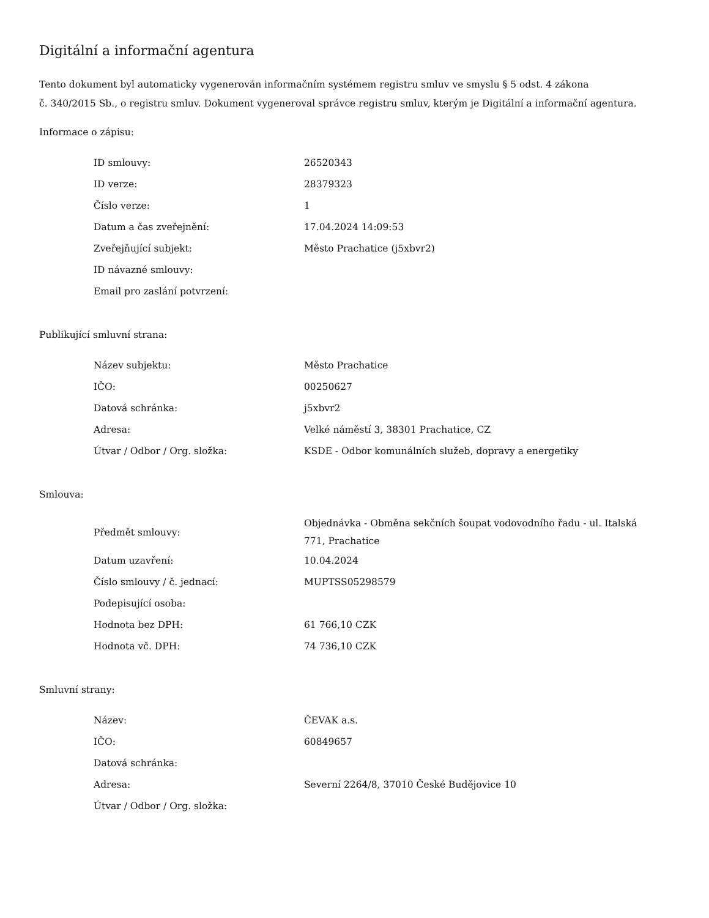Digitální a informační agentura
Tento dokument byl automaticky vygenerován informačním systémem registru smluv ve smyslu § 5 odst. 4 zákona
č. 340/2015 Sb., o registru smluv. Dokument vygeneroval správce registru smluv, kterým je Digitální a informační agentura.
Informace o zápisu:
| ID smlouvy: | 26520343 |
| ID verze: | 28379323 |
| Číslo verze: | 1 |
| Datum a čas zveřejnění: | 17.04.2024 14:09:53 |
| Zveřejňující subjekt: | Město Prachatice (j5xbvr2) |
| ID návazné smlouvy: | |
| Email pro zaslání potvrzení: | |
Publikující smluvní strana:
| Název subjektu: | Město Prachatice |
| IČO: | 00250627 |
| Datová schránka: | j5xbvr2 |
| Adresa: | Velké náměstí 3, 38301 Prachatice, CZ |
| Útvar / Odbor / Org. složka: | KSDE - Odbor komunálních služeb, dopravy a energetiky |
Smlouva:
| Předmět smlouvy: | Objednávka - Obměna sekčních šoupat vodovodního řadu - ul. Italská 771, Prachatice |
| Datum uzavření: | 10.04.2024 |
| Číslo smlouvy / č. jednací: | MUPTSS05298579 |
| Podepisující osoba: | |
| Hodnota bez DPH: | 61 766,10 CZK |
| Hodnota vč. DPH: | 74 736,10 CZK |
Smluvní strany:
| Název: | ČEVAK a.s. |
| IČO: | 60849657 |
| Datová schránka: | |
| Adresa: | Severní 2264/8, 37010 České Budějovice 10 |
| Útvar / Odbor / Org. složka: | |